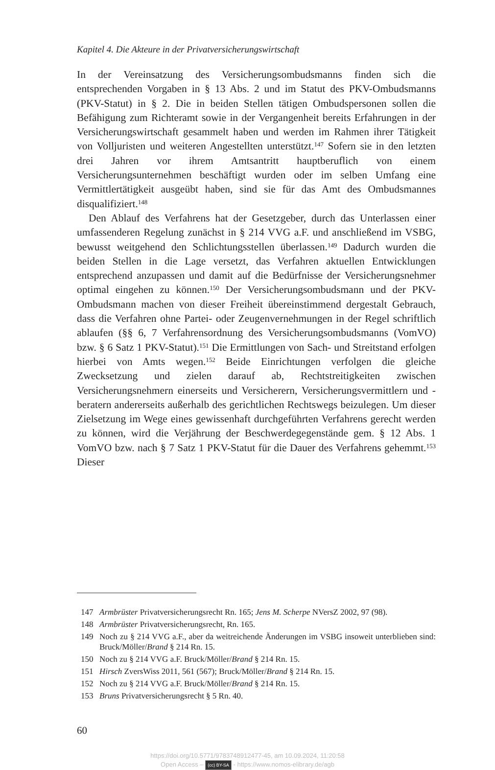Kapitel 4. Die Akteure in der Privatversicherungswirtschaft
In der Vereinsatzung des Versicherungsombudsmanns finden sich die entsprechenden Vorgaben in § 13 Abs. 2 und im Statut des PKV-Ombudsmanns (PKV-Statut) in § 2. Die in beiden Stellen tätigen Ombudspersonen sollen die Befähigung zum Richteramt sowie in der Vergangenheit bereits Erfahrungen in der Versicherungswirtschaft gesammelt haben und werden im Rahmen ihrer Tätigkeit von Volljuristen und weiteren Angestellten unterstützt.<sup>147</sup> Sofern sie in den letzten drei Jahren vor ihrem Amtsantritt hauptberuflich von einem Versicherungsunternehmen beschäftigt wurden oder im selben Umfang eine Vermittlertätigkeit ausgeübt haben, sind sie für das Amt des Ombudsmannes disqualifiziert.<sup>148</sup>
Den Ablauf des Verfahrens hat der Gesetzgeber, durch das Unterlassen einer umfassenderen Regelung zunächst in § 214 VVG a.F. und anschließend im VSBG, bewusst weitgehend den Schlichtungsstellen überlassen.<sup>149</sup> Dadurch wurden die beiden Stellen in die Lage versetzt, das Verfahren aktuellen Entwicklungen entsprechend anzupassen und damit auf die Bedürfnisse der Versicherungsnehmer optimal eingehen zu können.<sup>150</sup> Der Versicherungsombudsmann und der PKV-Ombudsmann machen von dieser Freiheit übereinstimmend dergestalt Gebrauch, dass die Verfahren ohne Partei- oder Zeugenvernehmungen in der Regel schriftlich ablaufen (§§ 6, 7 Verfahrensordnung des Versicherungsombudsmanns (VomVO) bzw. § 6 Satz 1 PKV-Statut).<sup>151</sup> Die Ermittlungen von Sach- und Streitstand erfolgen hierbei von Amts wegen.<sup>152</sup> Beide Einrichtungen verfolgen die gleiche Zwecksetzung und zielen darauf ab, Rechtstreitigkeiten zwischen Versicherungsnehmern einerseits und Versicherern, Versicherungsvermittlern und -beratern andererseits außerhalb des gerichtlichen Rechtswegs beizulegen. Um dieser Zielsetzung im Wege eines gewissenhaft durchgeführten Verfahrens gerecht werden zu können, wird die Verjährung der Beschwerdegegenstände gem. § 12 Abs. 1 VomVO bzw. nach § 7 Satz 1 PKV-Statut für die Dauer des Verfahrens gehemmt.<sup>153</sup> Dieser
147 Armbrüster Privatversicherungsrecht Rn. 165; Jens M. Scherpe NVersZ 2002, 97 (98).
148 Armbrüster Privatversicherungsrecht, Rn. 165.
149 Noch zu § 214 VVG a.F., aber da weitreichende Änderungen im VSBG insoweit unterblieben sind: Bruck/Möller/Brand § 214 Rn. 15.
150 Noch zu § 214 VVG a.F. Bruck/Möller/Brand § 214 Rn. 15.
151 Hirsch ZversWiss 2011, 561 (567); Bruck/Möller/Brand § 214 Rn. 15.
152 Noch zu § 214 VVG a.F. Bruck/Möller/Brand § 214 Rn. 15.
153 Bruns Privatversicherungsrecht § 5 Rn. 40.
60
https://doi.org/10.5771/9783748912477-45, am 10.09.2024, 11:20:58
Open Access – (cc) BY-SA - https://www.nomos-elibrary.de/agb